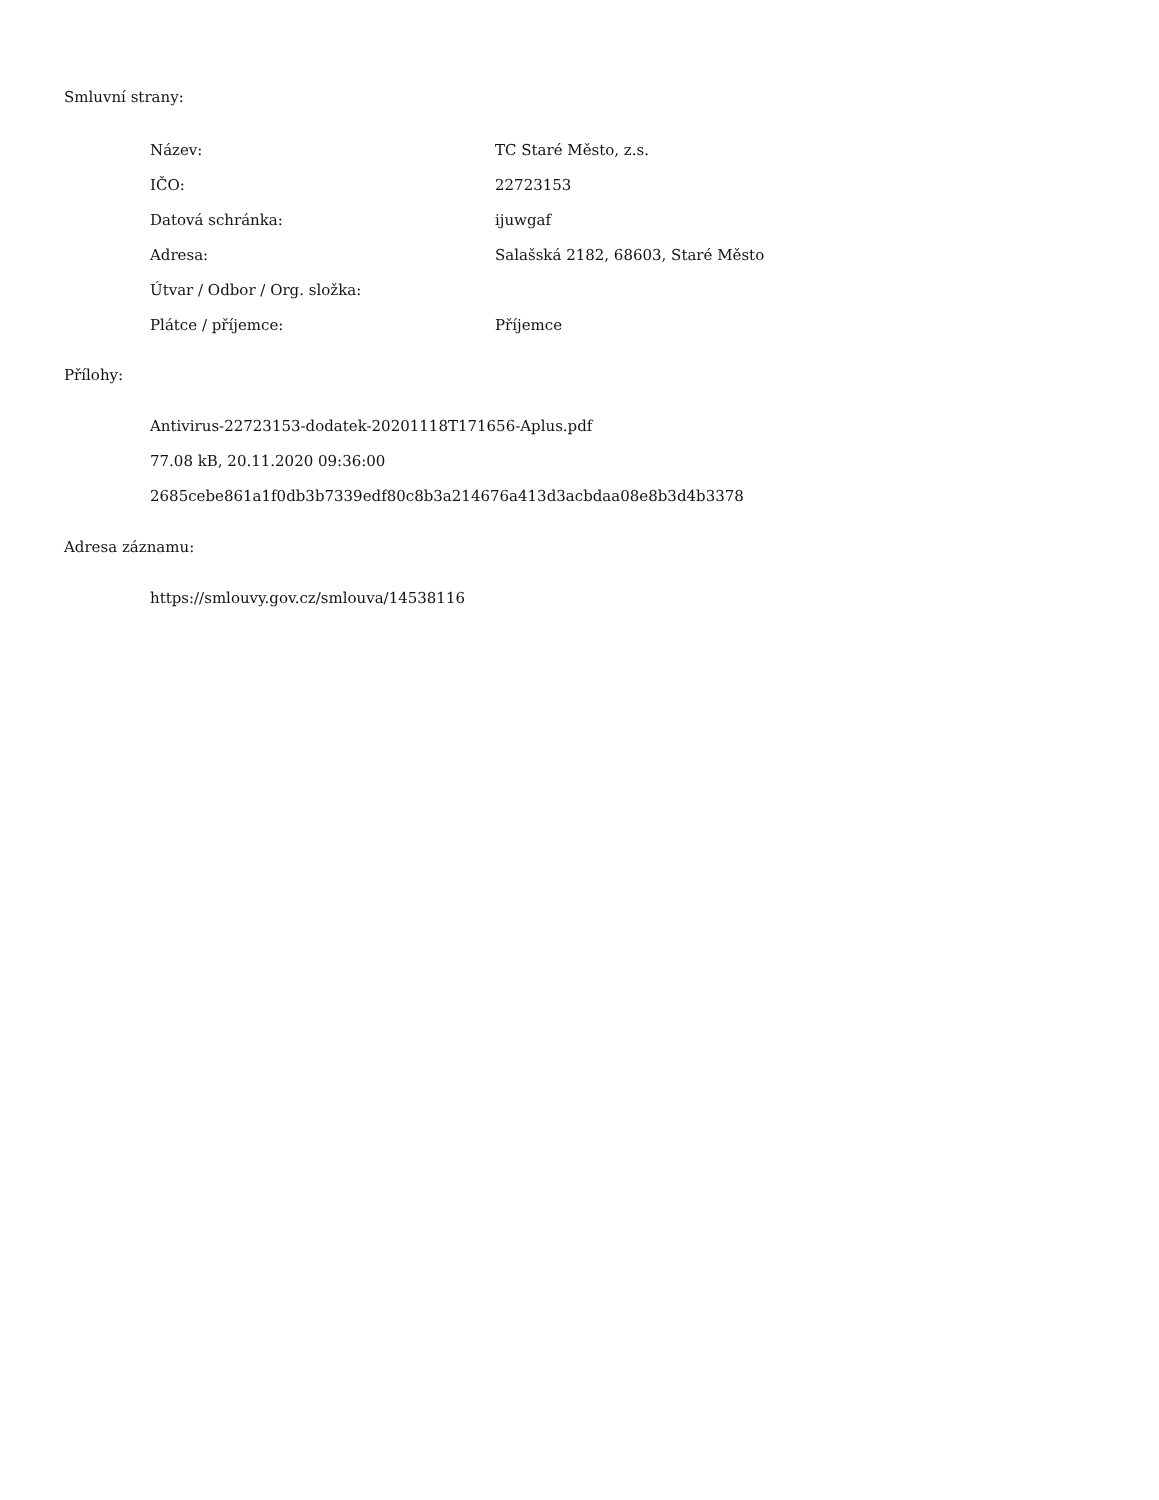Smluvní strany:
| Název: | TC Staré Město, z.s. |
| IČO: | 22723153 |
| Datová schránka: | ijuwgaf |
| Adresa: | Salašská 2182, 68603, Staré Město |
| Útvar / Odbor / Org. složka: | |
| Plátce / příjemce: | Příjemce |
Přílohy:
| Antivirus-22723153-dodatek-20201118T171656-Aplus.pdf |
| 77.08 kB, 20.11.2020 09:36:00 |
| 2685cebe861a1f0db3b7339edf80c8b3a214676a413d3acbdaa08e8b3d4b3378 |
Adresa záznamu:
| https://smlouvy.gov.cz/smlouva/14538116 |